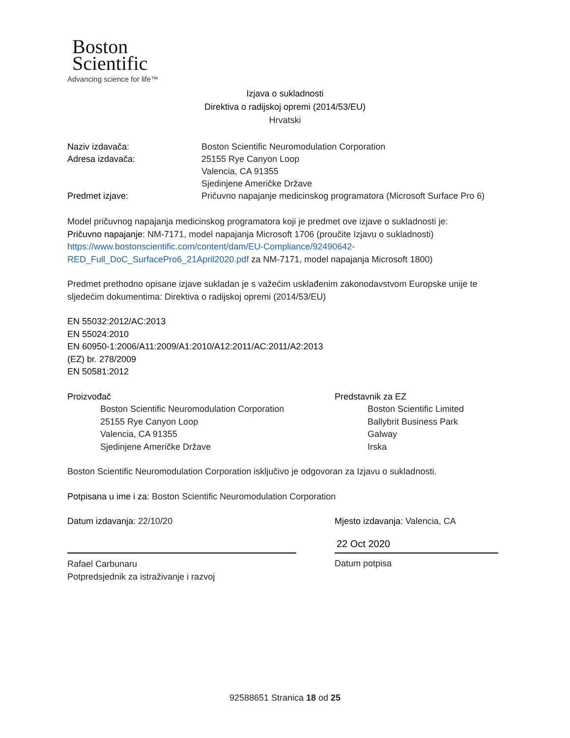Boston
Scientific
Advancing science for life™
Izjava o sukladnosti
Direktiva o radijskoj opremi (2014/53/EU)
Hrvatski
Naziv izdavača: Boston Scientific Neuromodulation Corporation
Adresa izdavača: 25155 Rye Canyon Loop
Valencia, CA 91355
Sjedinjene Američke Države
Predmet izjave: Pričuvno napajanje medicinskog programatora (Microsoft Surface Pro 6)
Model pričuvnog napajanja medicinskog programatora koji je predmet ove izjave o sukladnosti je:
Pričuvno napajanje: NM-7171, model napajanja Microsoft 1706 (proučite Izjavu o sukladnosti)
https://www.bostonscientific.com/content/dam/EU-Compliance/92490642-
RED_Full_DoC_SurfacePro6_21April2020.pdf za NM-7171, model napajanja Microsoft 1800)
Predmet prethodno opisane izjave sukladan je s važećim usklađenim zakonodavstvom Europske unije te sljedećim dokumentima: Direktiva o radijskoj opremi (2014/53/EU)
EN 55032:2012/AC:2013
EN 55024:2010
EN 60950-1:2006/A11:2009/A1:2010/A12:2011/AC:2011/A2:2013
(EZ) br. 278/2009
EN 50581:2012
Proizvođač
Boston Scientific Neuromodulation Corporation
25155 Rye Canyon Loop
Valencia, CA 91355
Sjedinjene Američke Države
Predstavnik za EZ
Boston Scientific Limited
Ballybrit Business Park
Galway
Irska
Boston Scientific Neuromodulation Corporation isključivo je odgovoran za Izjavu o sukladnosti.
Potpisana u ime i za: Boston Scientific Neuromodulation Corporation
Datum izdavanja: 22/10/20
Rafael Carbunaru
Potpredsjednik za istraživanje i razvoj
Mjesto izdavanja: Valencia, CA
22 Oct 2020
Datum potpisa
92588651 Stranica 18 od 25